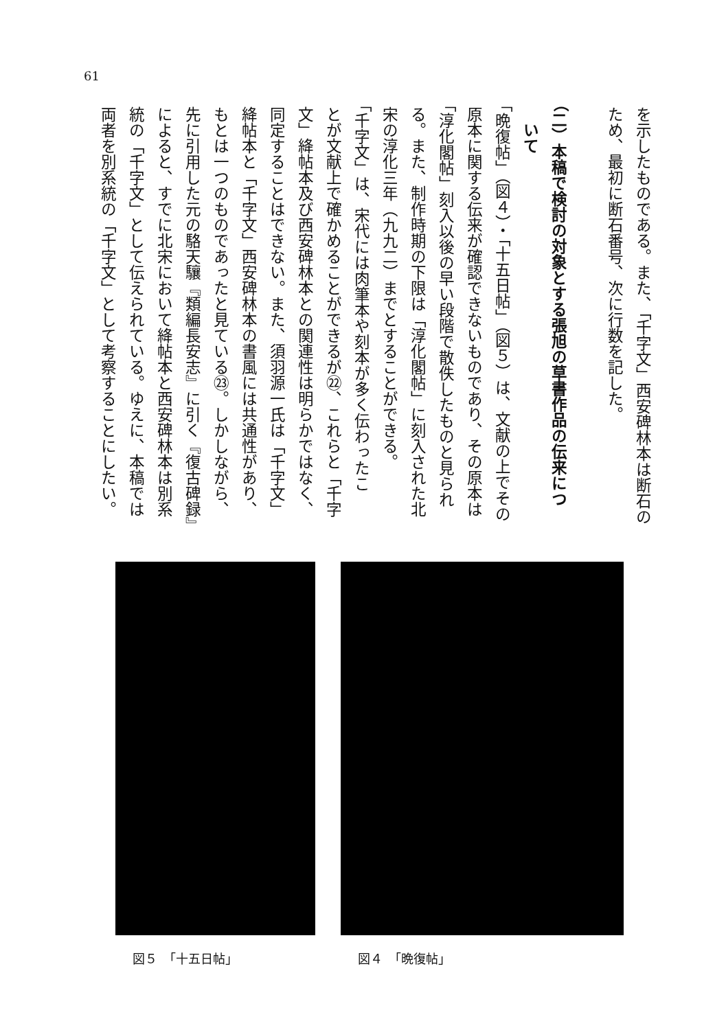61
を示したものである。また、「千字文」西安碑林本は断石の
ため、最初に断石番号、次に行数を記した。
（二）本稿で検討の対象とする張旭の草書作品の伝来につ
　いて
「晩復帖」（図４）・「十五日帖」（図５）は、文献の上でその
原本に関する伝来が確認できないものであり、その原本は
「淳化閣帖」刻入以後の早い段階で散佚したものと見られ
る。また、制作時期の下限は「淳化閣帖」に刻入された北
宋の淳化三年（九九二）までとすることができる。
「千字文」は、宋代には肉筆本や刻本が多く伝わったこ
とが文献上で確かめることができるが㉒、これらと「千字
文」絳帖本及び西安碑林本との関連性は明らかではなく、
同定することはできない。また、須羽源一氏は「千字文」
絳帖本と「千字文」西安碑林本の書風には共通性があり、
もとは一つのものであったと見ている㉓。しかしながら、
先に引用した元の駱天驤『類編長安志』に引く『復古碑録』
によると、すでに北宋において絳帖本と西安碑林本は別系
統の「千字文」として伝えられている。ゆえに、本稿では
両者を別系統の「千字文」として考察することにしたい。
図４　「晩復帖」 図５　「十五日帖」